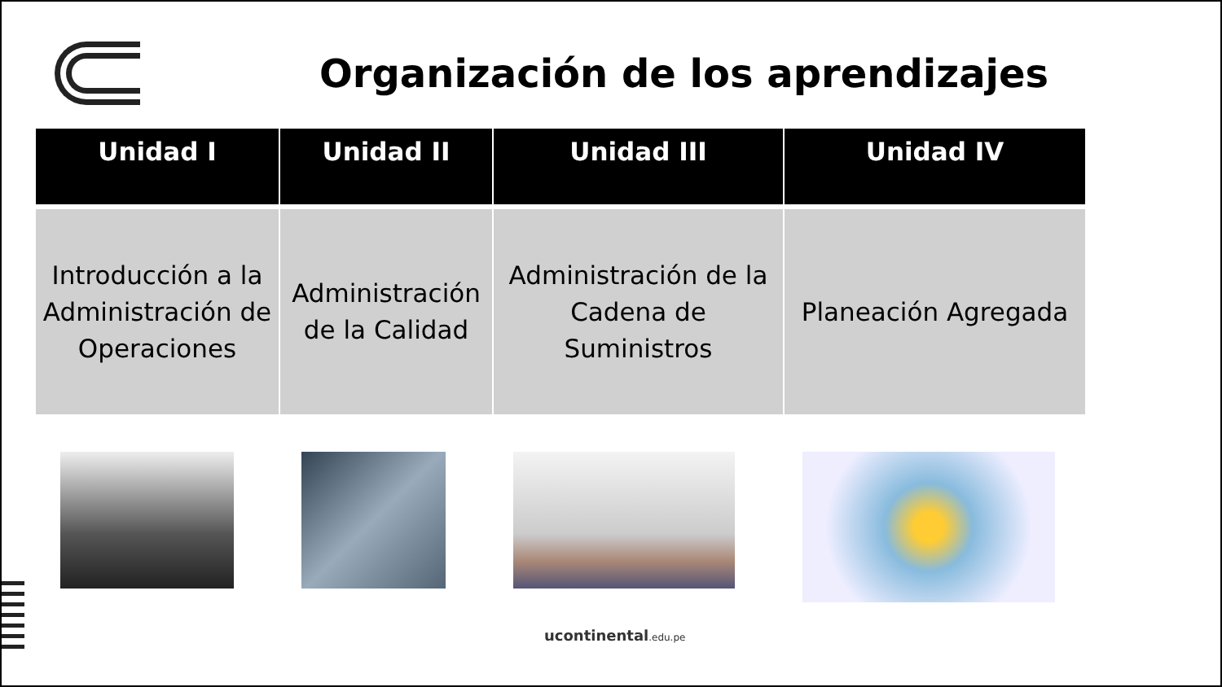Organización de los aprendizajes
| Unidad I | Unidad II | Unidad III | Unidad IV |
| --- | --- | --- | --- |
| Introducción a la Administración de Operaciones | Administración de la Calidad | Administración de la Cadena de Suministros | Planeación Agregada |
ucontinental.edu.pe